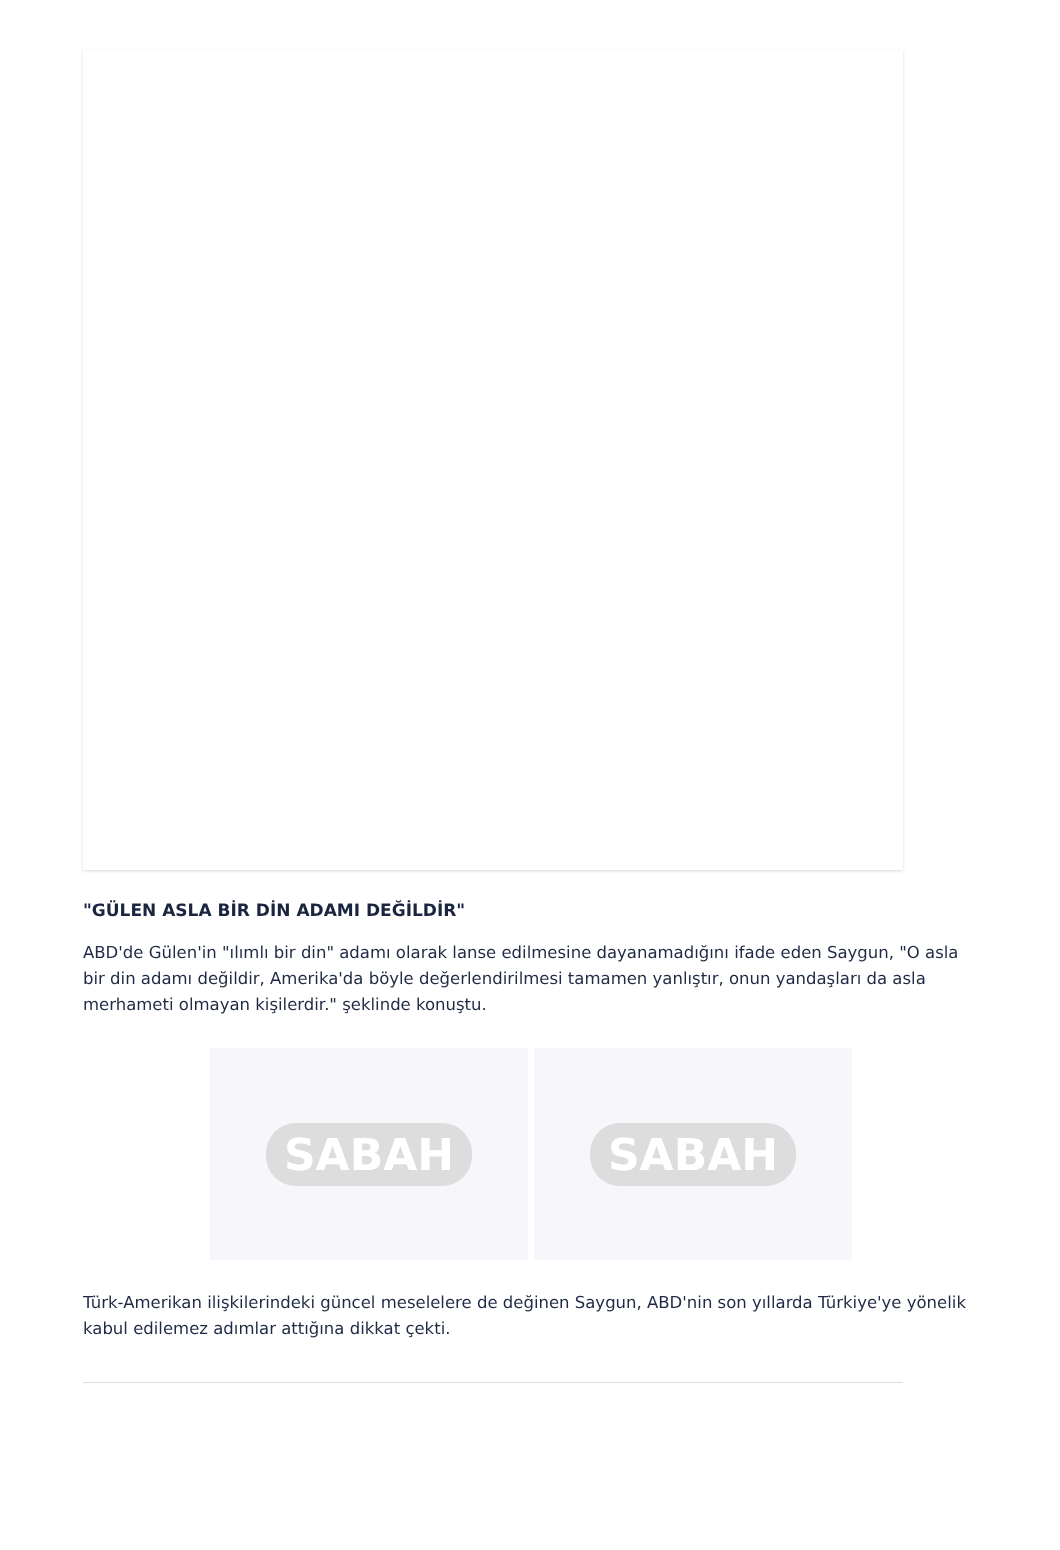"GÜLEN ASLA BİR DİN ADAMI DEĞİLDİR"
ABD'de Gülen'in "ılımlı bir din" adamı olarak lanse edilmesine dayanamadığını ifade eden Saygun, "O asla bir din adamı değildir, Amerika'da böyle değerlendirilmesi tamamen yanlıştır, onun yandaşları da asla merhameti olmayan kişilerdir." şeklinde konuştu.
SABAH SABAH
Türk-Amerikan ilişkilerindeki güncel meselelere de değinen Saygun, ABD'nin son yıllarda Türkiye'ye yönelik kabul edilemez adımlar attığına dikkat çekti.